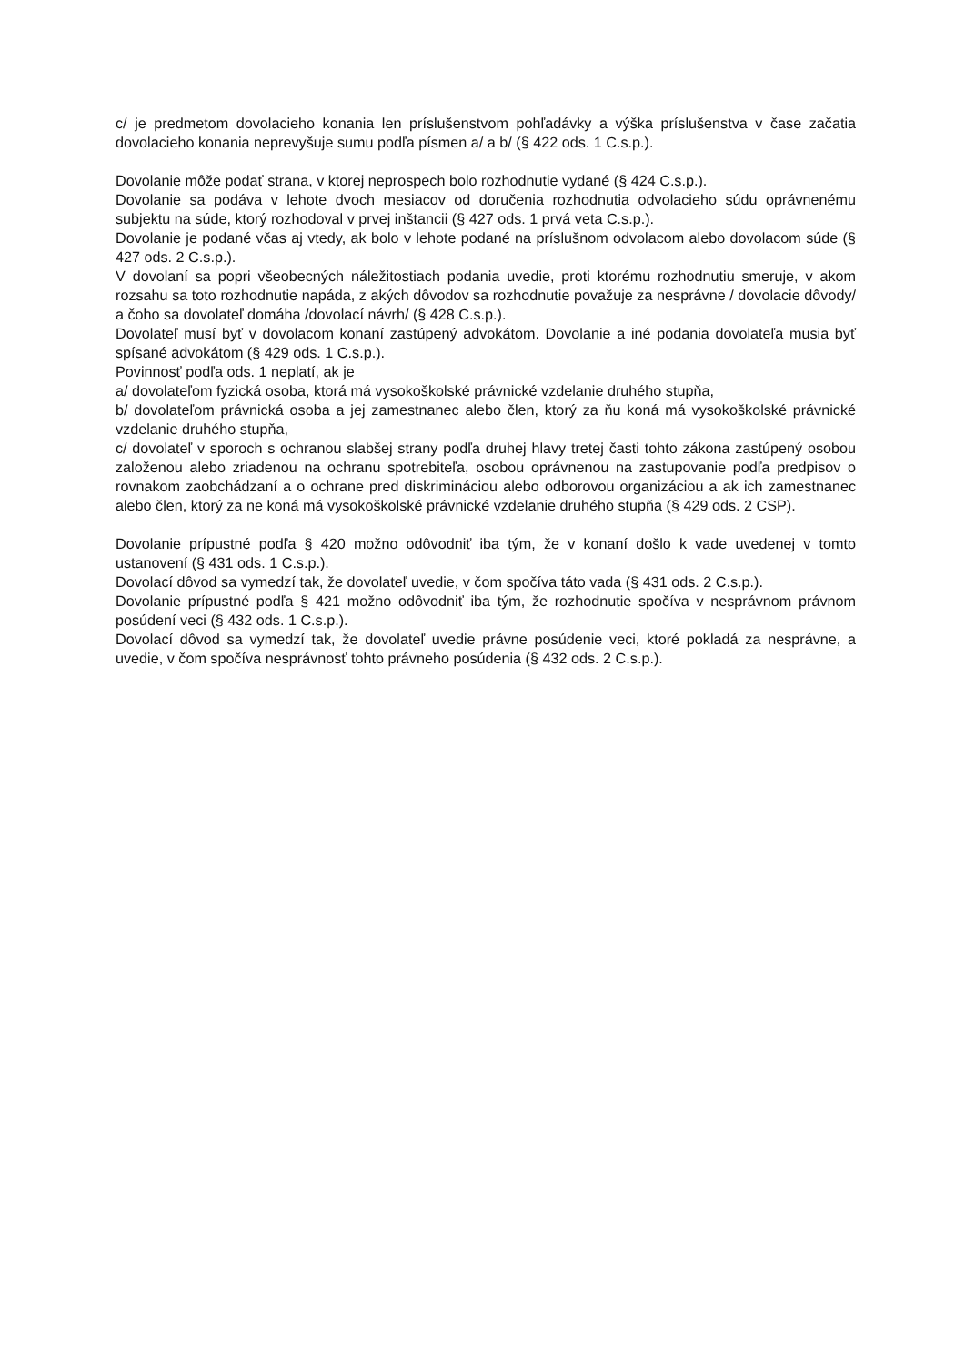c/ je predmetom dovolacieho konania len príslušenstvom pohľadávky a výška príslušenstva v čase začatia dovolacieho konania neprevyšuje sumu podľa písmen a/ a b/ (§ 422 ods. 1 C.s.p.).
Dovolanie môže podať strana, v ktorej neprospech bolo rozhodnutie vydané (§ 424 C.s.p.).
Dovolanie sa podáva v lehote dvoch mesiacov od doručenia rozhodnutia odvolacieho súdu oprávnenému subjektu na súde, ktorý rozhodoval v prvej inštancii (§ 427 ods. 1 prvá veta C.s.p.).
Dovolanie je podané včas aj vtedy, ak bolo v lehote podané na príslušnom odvolacom alebo dovolacom súde (§ 427 ods. 2 C.s.p.).
V dovolaní sa popri všeobecných náležitostiach podania uvedie, proti ktorému rozhodnutiu smeruje, v akom rozsahu sa toto rozhodnutie napáda, z akých dôvodov sa rozhodnutie považuje za nesprávne / dovolacie dôvody/ a čoho sa dovolateľ domáha /dovolací návrh/ (§ 428 C.s.p.).
Dovolateľ musí byť v dovolacom konaní zastúpený advokátom. Dovolanie a iné podania dovolateľa musia byť spísané advokátom (§ 429 ods. 1 C.s.p.).
Povinnosť podľa ods. 1 neplatí, ak je
a/ dovolateľom fyzická osoba, ktorá má vysokoškolské právnické vzdelanie druhého stupňa,
b/ dovolateľom právnická osoba a jej zamestnanec alebo člen, ktorý za ňu koná má vysokoškolské právnické vzdelanie druhého stupňa,
c/ dovolateľ v sporoch s ochranou slabšej strany podľa druhej hlavy tretej časti tohto zákona zastúpený osobou založenou alebo zriadenou na ochranu spotrebiteľa, osobou oprávnenou na zastupovanie podľa predpisov o rovnakom zaobchádzaní a o ochrane pred diskrimináciou alebo odborovou organizáciou a ak ich zamestnanec alebo člen, ktorý za ne koná má vysokoškolské právnické vzdelanie druhého stupňa (§ 429 ods. 2 CSP).
Dovolanie prípustné podľa § 420 možno odôvodniť iba tým, že v konaní došlo k vade uvedenej v tomto ustanovení (§ 431 ods. 1 C.s.p.).
Dovolací dôvod sa vymedzí tak, že dovolateľ uvedie, v čom spočíva táto vada (§ 431 ods. 2 C.s.p.).
Dovolanie prípustné podľa § 421 možno odôvodniť iba tým, že rozhodnutie spočíva v nesprávnom právnom posúdení veci (§ 432 ods. 1 C.s.p.).
Dovolací dôvod sa vymedzí tak, že dovolateľ uvedie právne posúdenie veci, ktoré pokladá za nesprávne, a uvedie, v čom spočíva nesprávnosť tohto právneho posúdenia (§ 432 ods. 2 C.s.p.).